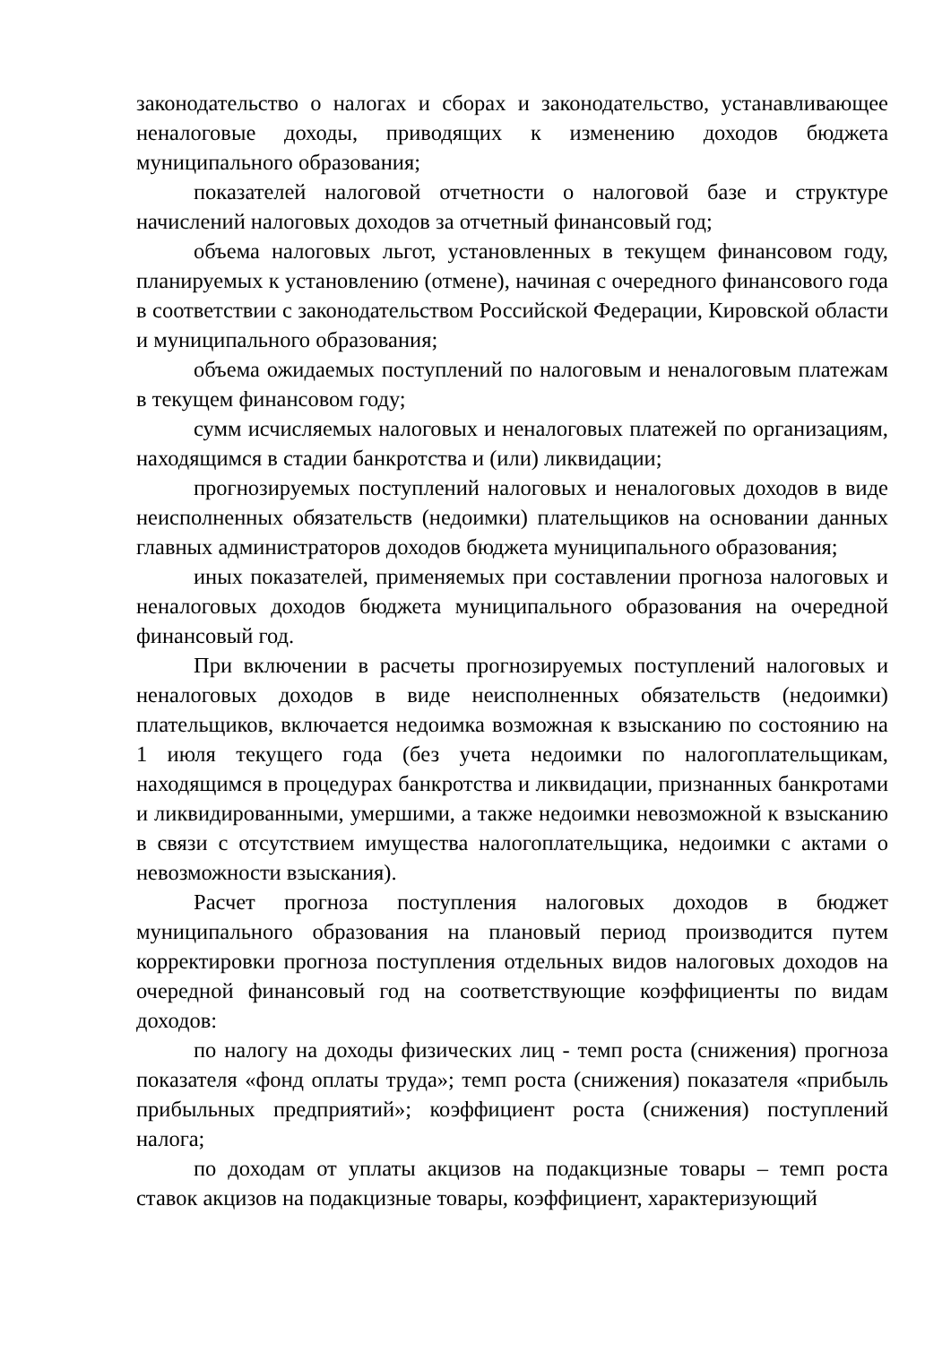законодательство о налогах и сборах и законодательство, устанавливающее неналоговые доходы, приводящих к изменению доходов бюджета муниципального образования;
показателей налоговой отчетности о налоговой базе и структуре начислений налоговых доходов за отчетный финансовый год;
объема налоговых льгот, установленных в текущем финансовом году, планируемых к установлению (отмене), начиная с очередного финансового года в соответствии с законодательством Российской Федерации, Кировской области и муниципального образования;
объема ожидаемых поступлений по налоговым и неналоговым платежам в текущем финансовом году;
сумм исчисляемых налоговых и неналоговых платежей по организациям, находящимся в стадии банкротства и (или) ликвидации;
прогнозируемых поступлений налоговых и неналоговых доходов в виде неисполненных обязательств (недоимки) плательщиков на основании данных главных администраторов доходов бюджета муниципального образования;
иных показателей, применяемых при составлении прогноза налоговых и неналоговых доходов бюджета муниципального образования на очередной финансовый год.
При включении в расчеты прогнозируемых поступлений налоговых и неналоговых доходов в виде неисполненных обязательств (недоимки) плательщиков, включается недоимка возможная к взысканию по состоянию на 1 июля текущего года (без учета недоимки по налогоплательщикам, находящимся в процедурах банкротства и ликвидации, признанных банкротами и ликвидированными, умершими, а также недоимки невозможной к взысканию в связи с отсутствием имущества налогоплательщика, недоимки с актами о невозможности взыскания).
Расчет прогноза поступления налоговых доходов в бюджет муниципального образования на плановый период производится путем корректировки прогноза поступления отдельных видов налоговых доходов на очередной финансовый год на соответствующие коэффициенты по видам доходов:
по налогу на доходы физических лиц - темп роста (снижения) прогноза показателя «фонд оплаты труда»; темп роста (снижения) показателя «прибыль прибыльных предприятий»; коэффициент роста (снижения) поступлений налога;
по доходам от уплаты акцизов на подакцизные товары – темп роста ставок акцизов на подакцизные товары, коэффициент, характеризующий